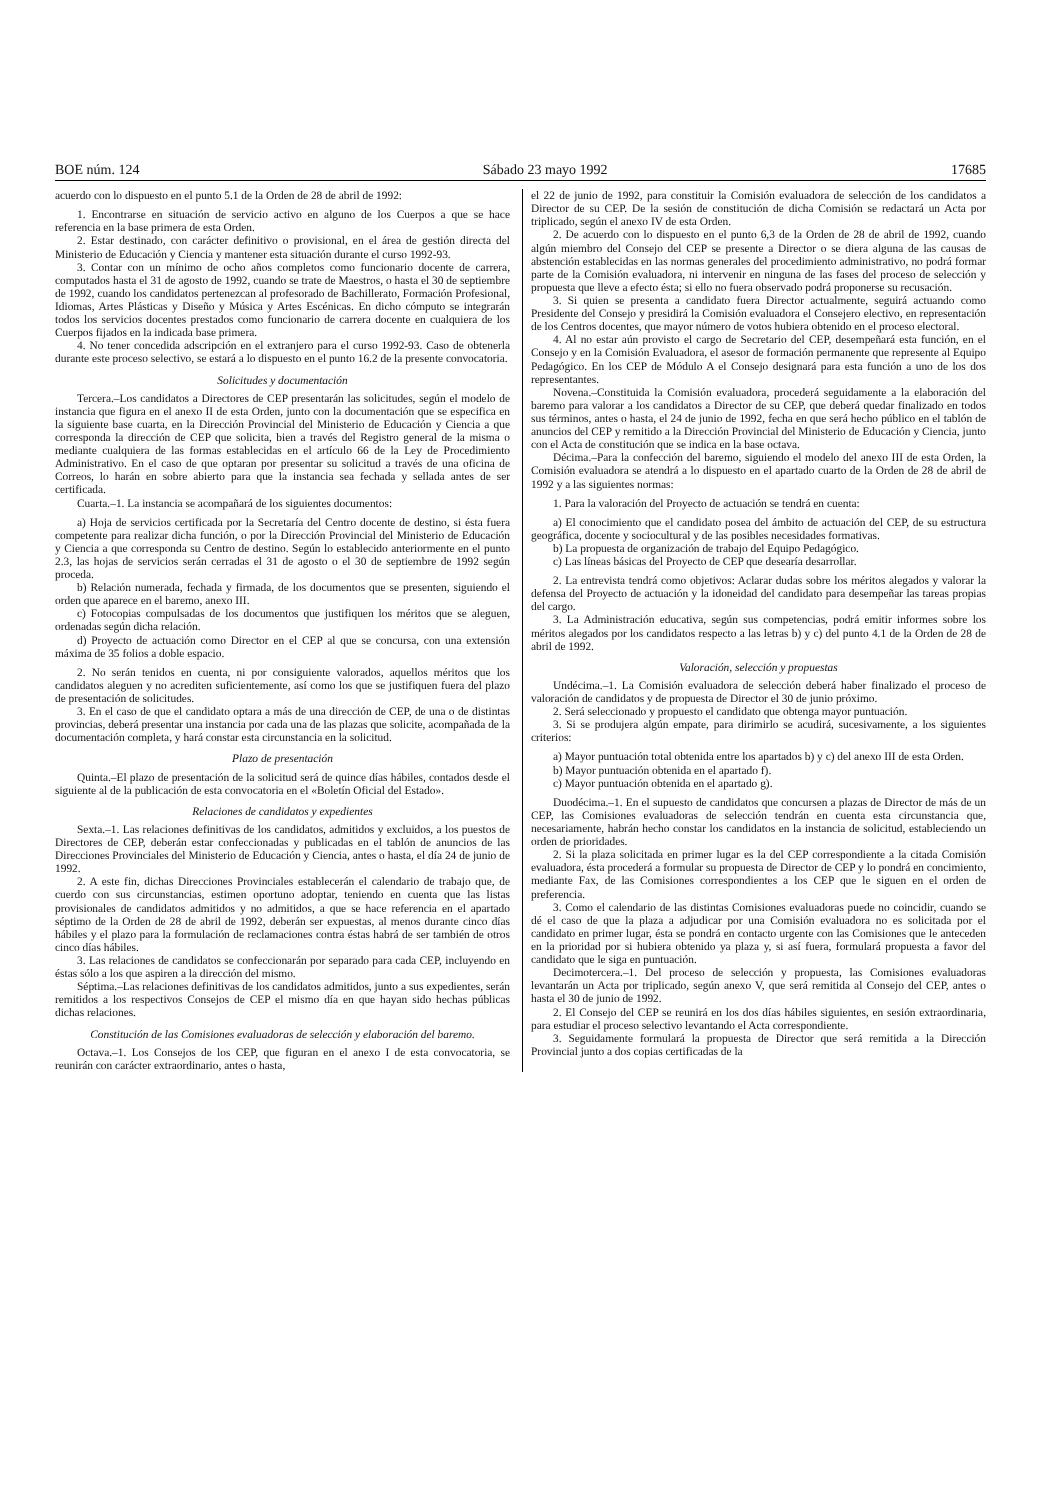BOE núm. 124 Sábado 23 mayo 1992 17685
acuerdo con lo dispuesto en el punto 5.1 de la Orden de 28 de abril de 1992:
1. Encontrarse en situación de servicio activo en alguno de los Cuerpos a que se hace referencia en la base primera de esta Orden.
2. Estar destinado, con carácter definitivo o provisional, en el área de gestión directa del Ministerio de Educación y Ciencia y mantener esta situación durante el curso 1992-93.
3. Contar con un mínimo de ocho años completos como funcionario docente de carrera, computados hasta el 31 de agosto de 1992, cuando se trate de Maestros, o hasta el 30 de septiembre de 1992, cuando los candidatos pertenezcan al profesorado de Bachillerato, Formación Profesional, Idiomas, Artes Plásticas y Diseño y Música y Artes Escénicas. En dicho cómputo se integrarán todos los servicios docentes prestados como funcionario de carrera docente en cualquiera de los Cuerpos fijados en la indicada base primera.
4. No tener concedida adscripción en el extranjero para el curso 1992-93. Caso de obtenerla durante este proceso selectivo, se estará a lo dispuesto en el punto 16.2 de la presente convocatoria.
Solicitudes y documentación
Tercera.–Los candidatos a Directores de CEP presentarán las solicitudes, según el modelo de instancia que figura en el anexo II de esta Orden, junto con la documentación que se especifica en la siguiente base cuarta, en la Dirección Provincial del Ministerio de Educación y Ciencia a que corresponda la dirección de CEP que solicita, bien a través del Registro general de la misma o mediante cualquiera de las formas establecidas en el artículo 66 de la Ley de Procedimiento Administrativo. En el caso de que optaran por presentar su solicitud a través de una oficina de Correos, lo harán en sobre abierto para que la instancia sea fechada y sellada antes de ser certificada.
Cuarta.–1. La instancia se acompañará de los siguientes documentos:
a) Hoja de servicios certificada por la Secretaría del Centro docente de destino, si ésta fuera competente para realizar dicha función, o por la Dirección Provincial del Ministerio de Educación y Ciencia a que corresponda su Centro de destino. Según lo establecido anteriormente en el punto 2.3, las hojas de servicios serán cerradas el 31 de agosto o el 30 de septiembre de 1992 según proceda.
b) Relación numerada, fechada y firmada, de los documentos que se presenten, siguiendo el orden que aparece en el baremo, anexo III.
c) Fotocopias compulsadas de los documentos que justifiquen los méritos que se aleguen, ordenadas según dicha relación.
d) Proyecto de actuación como Director en el CEP al que se concursa, con una extensión máxima de 35 folios a doble espacio.
2. No serán tenidos en cuenta, ni por consiguiente valorados, aquellos méritos que los candidatos aleguen y no acrediten suficientemente, así como los que se justifiquen fuera del plazo de presentación de solicitudes.
3. En el caso de que el candidato optara a más de una dirección de CEP, de una o de distintas provincias, deberá presentar una instancia por cada una de las plazas que solicite, acompañada de la documentación completa, y hará constar esta circunstancia en la solicitud.
Plazo de presentación
Quinta.–El plazo de presentación de la solicitud será de quince días hábiles, contados desde el siguiente al de la publicación de esta convocatoria en el «Boletín Oficial del Estado».
Relaciones de candidatos y expedientes
Sexta.–1. Las relaciones definitivas de los candidatos, admitidos y excluidos, a los puestos de Directores de CEP, deberán estar confeccionadas y publicadas en el tablón de anuncios de las Direcciones Provinciales del Ministerio de Educación y Ciencia, antes o hasta, el día 24 de junio de 1992.
2. A este fin, dichas Direcciones Provinciales establecerán el calendario de trabajo que, de cuerdo con sus circunstancias, estimen oportuno adoptar, teniendo en cuenta que las listas provisionales de candidatos admitidos y no admitidos, a que se hace referencia en el apartado séptimo de la Orden de 28 de abril de 1992, deberán ser expuestas, al menos durante cinco días hábiles y el plazo para la formulación de reclamaciones contra éstas habrá de ser también de otros cinco días hábiles.
3. Las relaciones de candidatos se confeccionarán por separado para cada CEP, incluyendo en éstas sólo a los que aspiren a la dirección del mismo.
Séptima.–Las relaciones definitivas de los candidatos admitidos, junto a sus expedientes, serán remitidos a los respectivos Consejos de CEP el mismo día en que hayan sido hechas públicas dichas relaciones.
Constitución de las Comisiones evaluadoras de selección y elaboración del baremo.
Octava.–1. Los Consejos de los CEP, que figuran en el anexo I de esta convocatoria, se reunirán con carácter extraordinario, antes o hasta,
el 22 de junio de 1992, para constituir la Comisión evaluadora de selección de los candidatos a Director de su CEP. De la sesión de constitución de dicha Comisión se redactará un Acta por triplicado, según el anexo IV de esta Orden.
2. De acuerdo con lo dispuesto en el punto 6,3 de la Orden de 28 de abril de 1992, cuando algún miembro del Consejo del CEP se presente a Director o se diera alguna de las causas de abstención establecidas en las normas generales del procedimiento administrativo, no podrá formar parte de la Comisión evaluadora, ni intervenir en ninguna de las fases del proceso de selección y propuesta que lleve a efecto ésta; si ello no fuera observado podrá proponerse su recusación.
3. Si quien se presenta a candidato fuera Director actualmente, seguirá actuando como Presidente del Consejo y presidirá la Comisión evaluadora el Consejero electivo, en representación de los Centros docentes, que mayor número de votos hubiera obtenido en el proceso electoral.
4. Al no estar aún provisto el cargo de Secretario del CEP, desempeñará esta función, en el Consejo y en la Comisión Evaluadora, el asesor de formación permanente que represente al Equipo Pedagógico. En los CEP de Módulo A el Consejo designará para esta función a uno de los dos representantes.
Novena.–Constituida la Comisión evaluadora, procederá seguidamente a la elaboración del baremo para valorar a los candidatos a Director de su CEP, que deberá quedar finalizado en todos sus términos, antes o hasta, el 24 de junio de 1992, fecha en que será hecho público en el tablón de anuncios del CEP y remitido a la Dirección Provincial del Ministerio de Educación y Ciencia, junto con el Acta de constitución que se indica en la base octava.
Décima.–Para la confección del baremo, siguiendo el modelo del anexo III de esta Orden, la Comisión evaluadora se atendrá a lo dispuesto en el apartado cuarto de la Orden de 28 de abril de 1992 y a las siguientes normas:
1. Para la valoración del Proyecto de actuación se tendrá en cuenta:
a) El conocimiento que el candidato posea del ámbito de actuación del CEP, de su estructura geográfica, docente y sociocultural y de las posibles necesidades formativas.
b) La propuesta de organización de trabajo del Equipo Pedagógico.
c) Las líneas básicas del Proyecto de CEP que desearía desarrollar.
2. La entrevista tendrá como objetivos: Aclarar dudas sobre los méritos alegados y valorar la defensa del Proyecto de actuación y la idoneidad del candidato para desempeñar las tareas propias del cargo.
3. La Administración educativa, según sus competencias, podrá emitir informes sobre los méritos alegados por los candidatos respecto a las letras b) y c) del punto 4.1 de la Orden de 28 de abril de 1992.
Valoración, selección y propuestas
Undécima.–1. La Comisión evaluadora de selección deberá haber finalizado el proceso de valoración de candidatos y de propuesta de Director el 30 de junio próximo.
2. Será seleccionado y propuesto el candidato que obtenga mayor puntuación.
3. Si se produjera algún empate, para dirimirlo se acudirá, sucesivamente, a los siguientes criterios:
a) Mayor puntuación total obtenida entre los apartados b) y c) del anexo III de esta Orden.
b) Mayor puntuación obtenida en el apartado f).
c) Mayor puntuación obtenida en el apartado g).
Duodécima.–1. En el supuesto de candidatos que concursen a plazas de Director de más de un CEP, las Comisiones evaluadoras de selección tendrán en cuenta esta circunstancia que, necesariamente, habrán hecho constar los candidatos en la instancia de solicitud, estableciendo un orden de prioridades.
2. Si la plaza solicitada en primer lugar es la del CEP correspondiente a la citada Comisión evaluadora, ésta procederá a formular su propuesta de Director de CEP y lo pondrá en concimiento, mediante Fax, de las Comisiones correspondientes a los CEP que le siguen en el orden de preferencia.
3. Como el calendario de las distintas Comisiones evaluadoras puede no coincidir, cuando se dé el caso de que la plaza a adjudicar por una Comisión evaluadora no es solicitada por el candidato en primer lugar, ésta se pondrá en contacto urgente con las Comisiones que le anteceden en la prioridad por si hubiera obtenido ya plaza y, si así fuera, formulará propuesta a favor del candidato que le siga en puntuación.
Decimotercera.–1. Del proceso de selección y propuesta, las Comisiones evaluadoras levantarán un Acta por triplicado, según anexo V, que será remitida al Consejo del CEP, antes o hasta el 30 de junio de 1992.
2. El Consejo del CEP se reunirá en los dos días hábiles siguientes, en sesión extraordinaria, para estudiar el proceso selectivo levantando el Acta correspondiente.
3. Seguidamente formulará la propuesta de Director que será remitida a la Dirección Provincial junto a dos copias certificadas de la